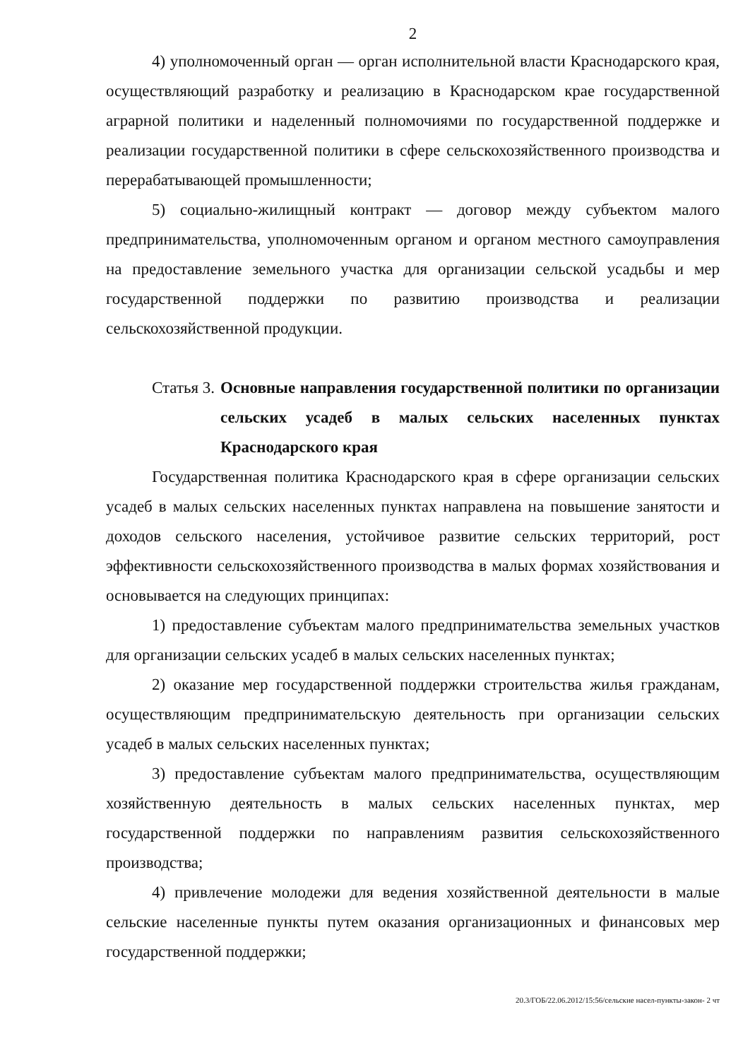2
4) уполномоченный орган — орган исполнительной власти Краснодарского края, осуществляющий разработку и реализацию в Краснодарском крае государственной аграрной политики и наделенный полномочиями по государственной поддержке и реализации государственной политики в сфере сельскохозяйственного производства и перерабатывающей промышленности;
5) социально-жилищный контракт — договор между субъектом малого предпринимательства, уполномоченным органом и органом местного самоуправления на предоставление земельного участка для организации сельской усадьбы и мер государственной поддержки по развитию производства и реализации сельскохозяйственной продукции.
Статья 3. Основные направления государственной политики по организации сельских усадеб в малых сельских населенных пунктах Краснодарского края
Государственная политика Краснодарского края в сфере организации сельских усадеб в малых сельских населенных пунктах направлена на повышение занятости и доходов сельского населения, устойчивое развитие сельских территорий, рост эффективности сельскохозяйственного производства в малых формах хозяйствования и основывается на следующих принципах:
1) предоставление субъектам малого предпринимательства земельных участков для организации сельских усадеб в малых сельских населенных пунктах;
2) оказание мер государственной поддержки строительства жилья гражданам, осуществляющим предпринимательскую деятельность при организации сельских усадеб в малых сельских населенных пунктах;
3) предоставление субъектам малого предпринимательства, осуществляющим хозяйственную деятельность в малых сельских населенных пунктах, мер государственной поддержки по направлениям развития сельскохозяйственного производства;
4) привлечение молодежи для ведения хозяйственной деятельности в малые сельские населенные пункты путем оказания организационных и финансовых мер государственной поддержки;
20.3/ГОБ/22.06.2012/15:56/сельские насел-пункты-закон- 2 чт